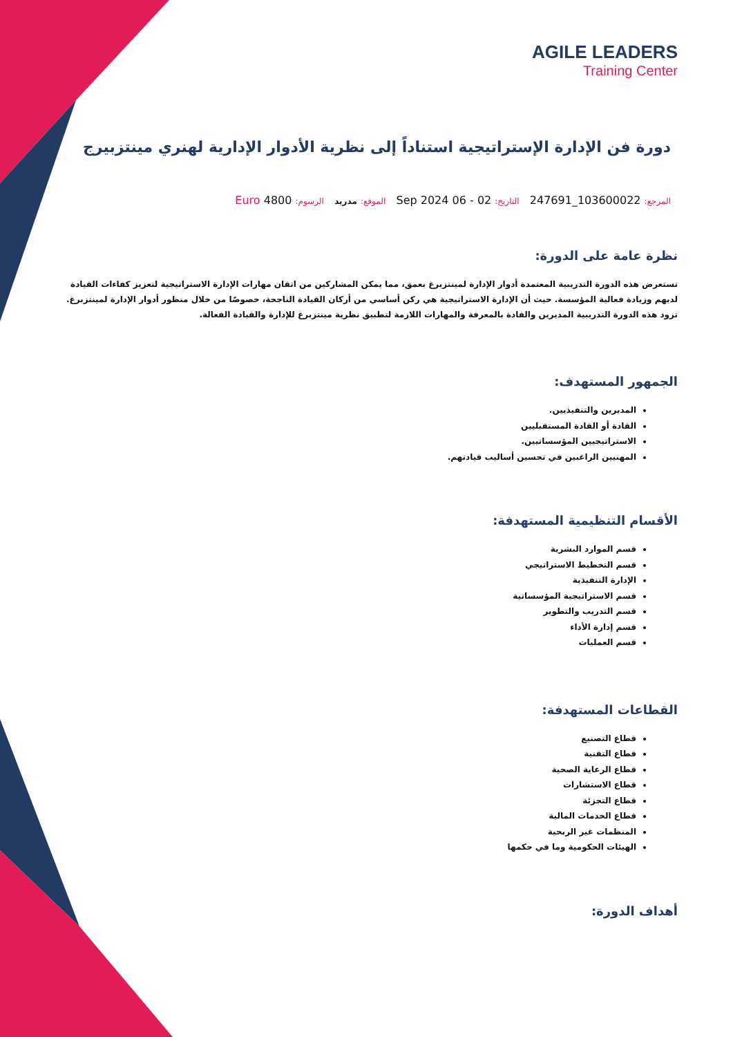AGILE LEADERS
Training Center
دورة فن الإدارة الإستراتيجية استناداً إلى نظرية الأدوار الإدارية لهنري مينتزبيرج
المرجع: 103600022_247691 التاريخ: 02 - 06 Sep 2024 الموقع: مدريد الرسوم: 4800 Euro
نظرة عامة على الدورة:
تستعرض هذه الدورة التدريبية المعتمدة أدوار الإدارة لمينتزبرغ بعمق، مما يمكن المشاركين من اتقان مهارات الإدارة الاستراتيجية لتعزيز كفاءات القيادة لديهم وزيادة فعالية المؤسسة. حيث أن الإدارة الاستراتيجية هي ركن أساسي من أركان القيادة الناجحة، خصوصًا من خلال منظور أدوار الإدارة لمينتزبرغ. تزود هذه الدورة التدريبية المديرين والقادة بالمعرفة والمهارات اللازمة لتطبيق نظرية مينتزبرغ للإدارة والقيادة الفعالة.
الجمهور المستهدف:
المديرين والتنفيذيين.
القادة أو القادة المستقبليين
الاستراتيجيين المؤسساتيين.
المهنيين الراغبين في تحسين أساليب قيادتهم.
الأقسام التنظيمية المستهدفة:
قسم الموارد البشرية
قسم التخطيط الاستراتيجي
الإدارة التنفيذية
قسم الاستراتيجية المؤسساتية
قسم التدريب والتطوير
قسم إدارة الأداء
قسم العمليات
القطاعات المستهدفة:
قطاع التصنيع
قطاع التقنية
قطاع الرعاية الصحية
قطاع الاستشارات
قطاع التجزئة
قطاع الخدمات المالية
المنظمات غير الربحية
الهيئات الحكومية وما في حكمها
أهداف الدورة: